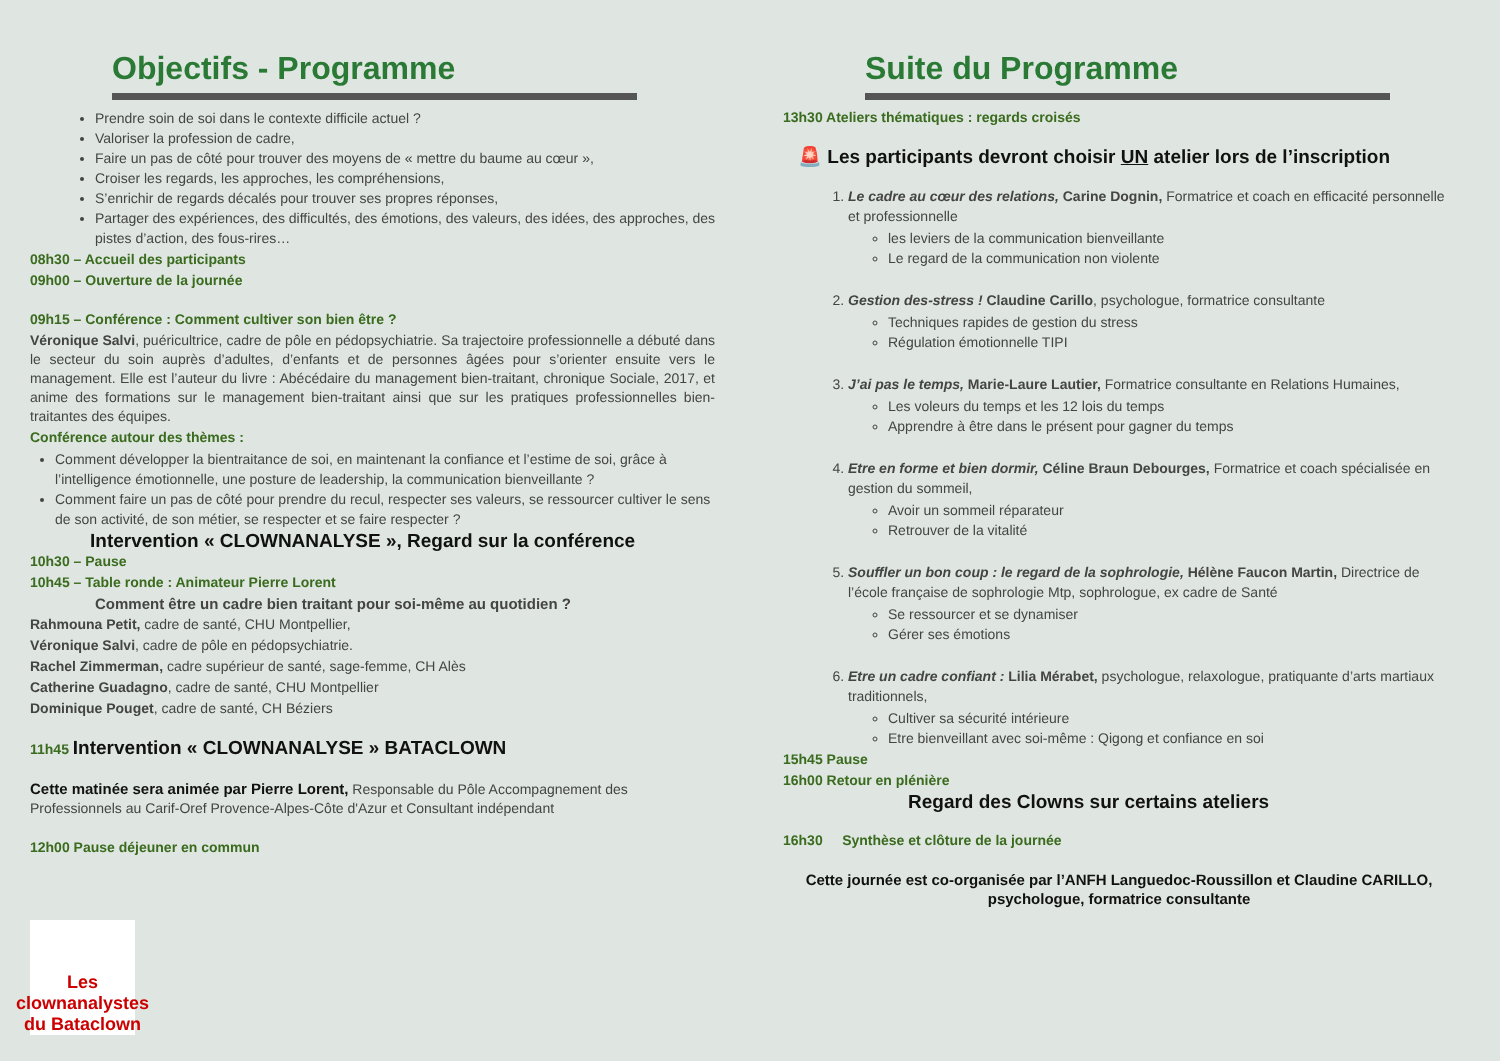Objectifs - Programme
Prendre soin de soi dans le contexte difficile actuel ?
Valoriser la profession de cadre,
Faire un pas de côté pour trouver des moyens de « mettre du baume au cœur »,
Croiser les regards, les approches, les compréhensions,
S’enrichir de regards décalés pour trouver ses propres réponses,
Partager des expériences, des difficultés, des émotions, des valeurs, des idées, des approches, des pistes d’action, des fous-rires…
08h30 – Accueil des participants
09h00 – Ouverture de la journée
09h15 – Conférence : Comment cultiver son bien être ?
Véronique Salvi, puéricultrice, cadre de pôle en pédopsychiatrie. Sa trajectoire professionnelle a débuté dans le secteur du soin auprès d’adultes, d’enfants et de personnes âgées pour s’orienter ensuite vers le management. Elle est l’auteur du livre : Abécédaire du management bien-traitant, chronique Sociale, 2017, et anime des formations sur le management bien-traitant ainsi que sur les pratiques professionnelles bien-traitantes des équipes.
Conférence autour des thèmes :
Comment développer la bientraitance de soi, en maintenant la confiance et l’estime de soi, grâce à l’intelligence émotionnelle, une posture de leadership, la communication bienveillante ?
Comment faire un pas de côté pour prendre du recul, respecter ses valeurs, se ressourcer cultiver le sens de son activité, de son métier, se respecter et se faire respecter ?
Intervention « CLOWNANALYSE », Regard sur la conférence
10h30 – Pause
10h45 – Table ronde : Animateur Pierre Lorent
Comment être un cadre bien traitant pour soi-même au quotidien ?
Rahmouna Petit, cadre de santé, CHU Montpellier,
Véronique Salvi, cadre de pôle en pédopsychiatrie.
Rachel Zimmerman, cadre supérieur de santé, sage-femme, CH Alès
Catherine Guadagno, cadre de santé, CHU Montpellier
Dominique Pouget, cadre de santé, CH Béziers
11h45 Intervention « CLOWNANALYSE » BATACLOWN
Cette matinée sera animée par Pierre Lorent, Responsable du Pôle Accompagnement des Professionnels au Carif-Oref Provence-Alpes-Côte d'Azur et Consultant indépendant
12h00 Pause déjeuner en commun
Suite du Programme
13h30 Ateliers thématiques : regards croisés
🚨 Les participants devront choisir UN atelier lors de l’inscription
1. Le cadre au cœur des relations, Carine Dognin, Formatrice et coach en efficacité personnelle et professionnelle
les leviers de la communication bienveillante
Le regard de la communication non violente
2. Gestion des-stress ! Claudine Carillo, psychologue, formatrice consultante
Techniques rapides de gestion du stress
Régulation émotionnelle TIPI
3. J’ai pas le temps, Marie-Laure Lautier, Formatrice consultante en Relations Humaines,
Les voleurs du temps et les 12 lois du temps
Apprendre à être dans le présent pour gagner du temps
4. Etre en forme et bien dormir, Céline Braun Debourges, Formatrice et coach spécialisée en gestion du sommeil,
Avoir un sommeil réparateur
Retrouver de la vitalité
5. Souffler un bon coup : le regard de la sophrologie, Hélène Faucon Martin, Directrice de l’école française de sophrologie Mtp, sophrologue, ex cadre de Santé
Se ressourcer et se dynamiser
Gérer ses émotions
6. Etre un cadre confiant : Lilia Mérabet, psychologue, relaxologue, pratiquante d’arts martiaux traditionnels,
Cultiver sa sécurité intérieure
Etre bienveillant avec soi-même : Qigong et confiance en soi
15h45 Pause
16h00 Retour en plénière
Regard des Clowns sur certains ateliers
16h30 Synthèse et clôture de la journée
Cette journée est co-organisée par l’ANFH Languedoc-Roussillon et Claudine CARILLO, psychologue, formatrice consultante
Les clownanalystes du Bataclown